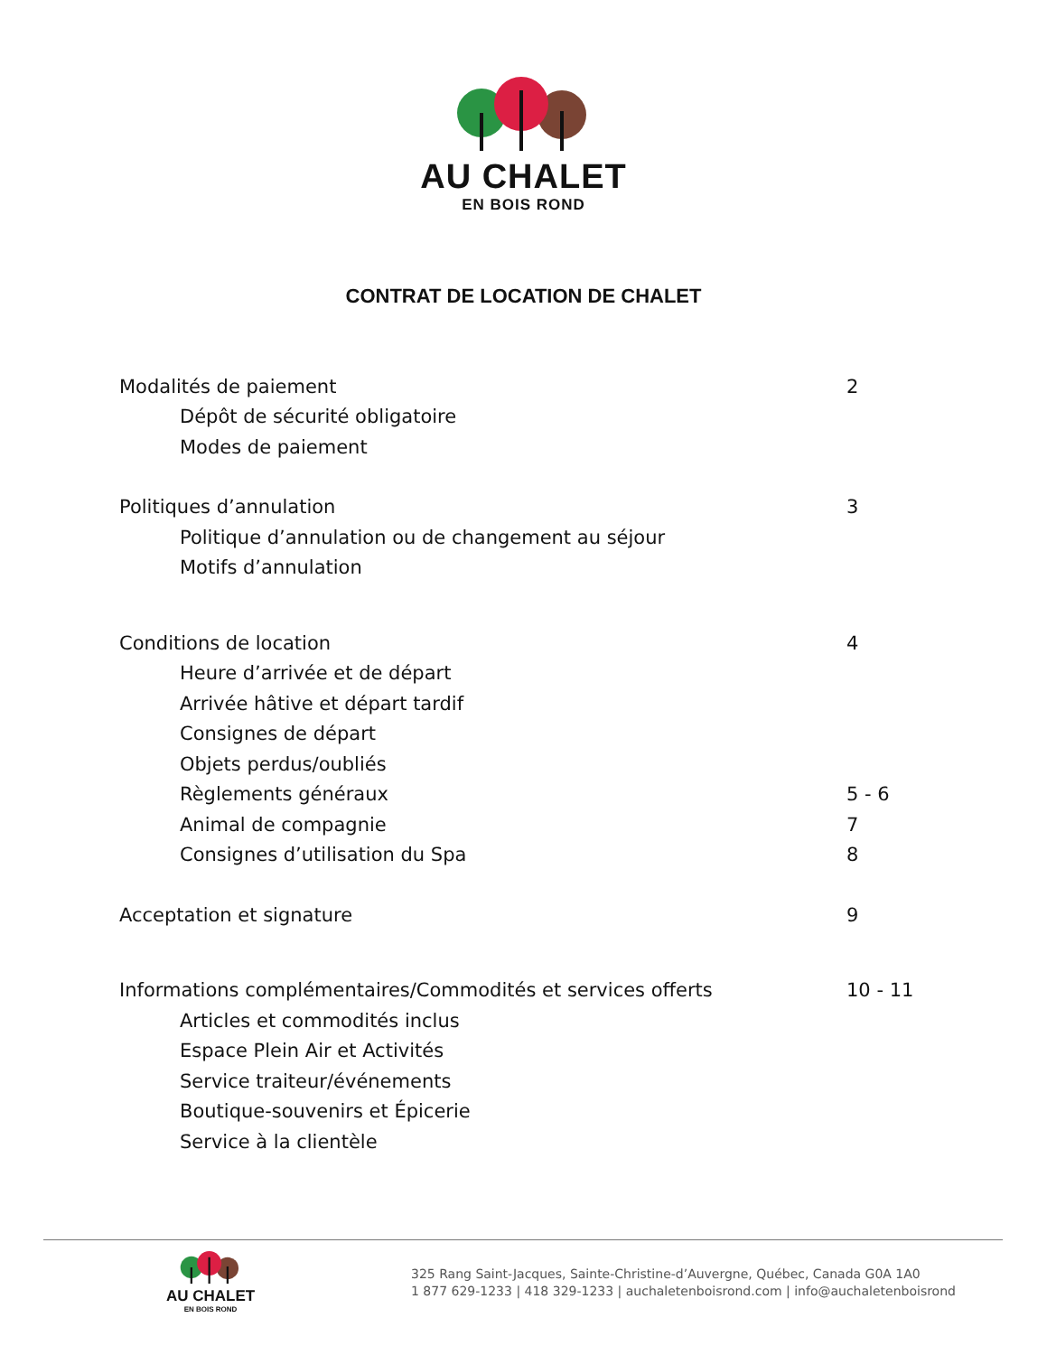AU CHALET
EN BOIS ROND
CONTRAT DE LOCATION DE CHALET
Modalités de paiement 2
Dépôt de sécurité obligatoire
Modes de paiement
Politiques d’annulation 3
Politique d’annulation ou de changement au séjour
Motifs d’annulation
Conditions de location 4
Heure d’arrivée et de départ
Arrivée hâtive et départ tardif
Consignes de départ
Objets perdus/oubliés
Règlements généraux 5 - 6
Animal de compagnie 7
Consignes d’utilisation du Spa 8
Acceptation et signature 9
Informations complémentaires/Commodités et services offerts 10 - 11
Articles et commodités inclus
Espace Plein Air et Activités
Service traiteur/événements
Boutique-souvenirs et Épicerie
Service à la clientèle
AU CHALET
EN BOIS ROND
325 Rang Saint-Jacques, Sainte-Christine-d’Auvergne, Québec, Canada G0A 1A0
1 877 629-1233 | 418 329-1233 | auchaletenboisrond.com | info@auchaletenboisrond